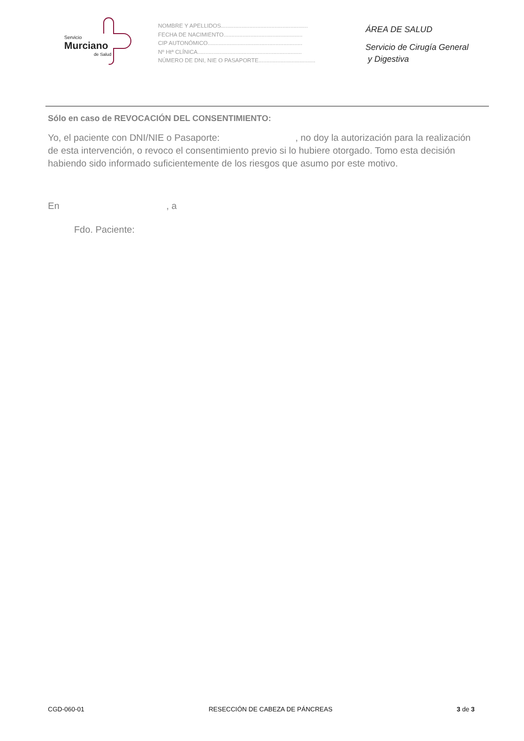Servicio
Murciano
de Salud
NOMBRE Y APELLIDOS.......................................................
FECHA DE NACIMIENTO..................................................
CIP AUTONÓMICO............................................................
Nº Htª CLÍNICA..................................................................
NÚMERO DE DNI, NIE O PASAPORTE....................................
ÁREA DE SALUD
Servicio de Cirugía General
y Digestiva
Sólo en caso de REVOCACIÓN DEL CONSENTIMIENTO:
Yo, el paciente con DNI/NIE o Pasaporte: , no doy la autorización para la realización de esta intervención, o revoco el consentimiento previo si lo hubiere otorgado. Tomo esta decisión habiendo sido informado suficientemente de los riesgos que asumo por este motivo.
En , a
Fdo. Paciente:
CGD-060-01 RESECCIÓN DE CABEZA DE PÁNCREAS 3 de 3